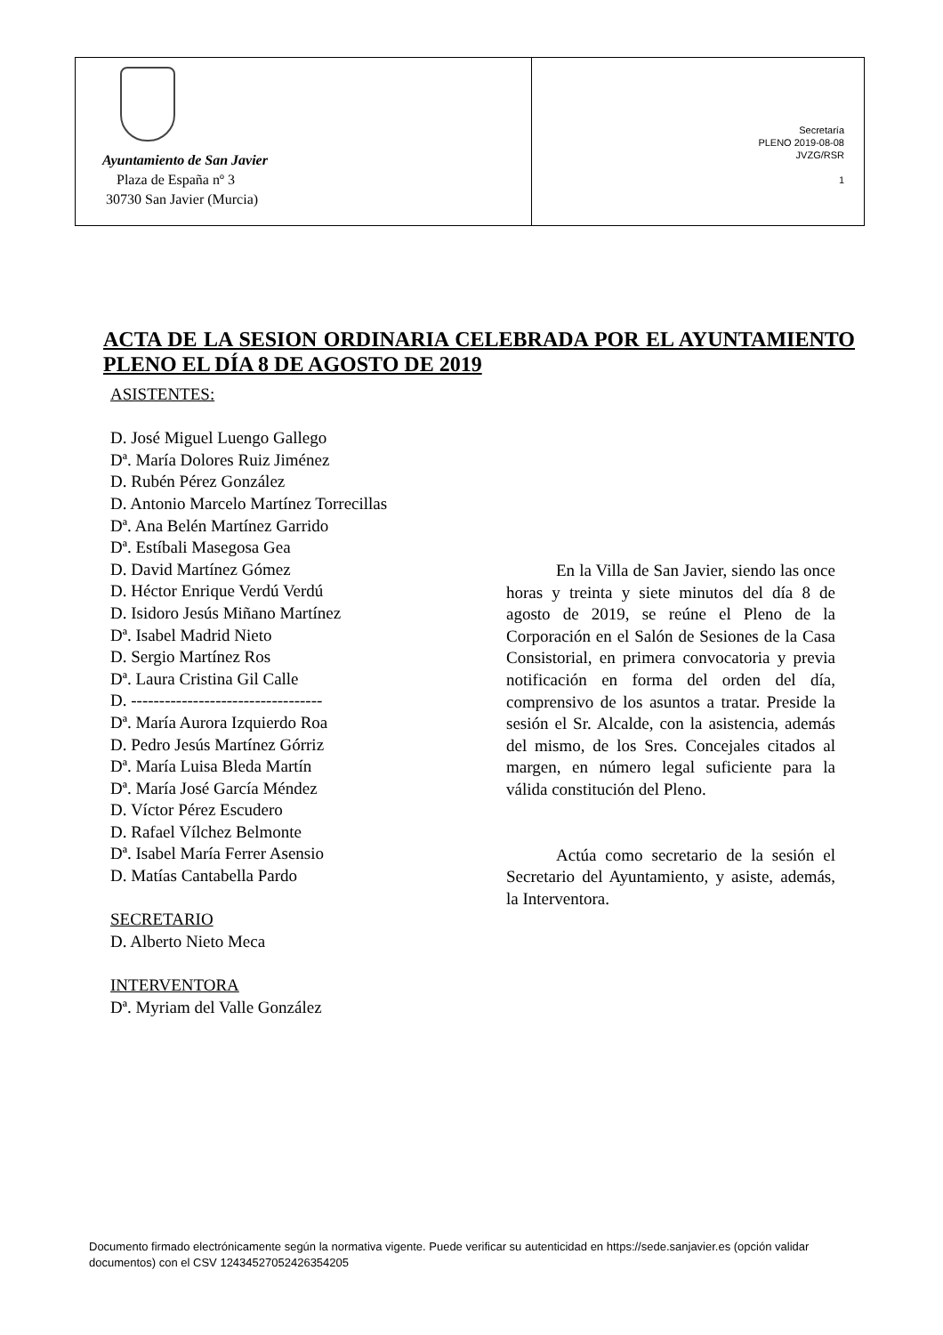Ayuntamiento de San Javier
Plaza de España nº 3
30730 San Javier (Murcia)
Secretaría
PLENO 2019-08-08
JVZG/RSR
1
ACTA DE LA SESION ORDINARIA CELEBRADA POR EL AYUNTAMIENTO PLENO EL DÍA 8 DE AGOSTO DE 2019
ASISTENTES:
D. José Miguel Luengo Gallego
Dª. María Dolores Ruiz Jiménez
D. Rubén Pérez González
D. Antonio Marcelo Martínez Torrecillas
Dª. Ana Belén Martínez Garrido
Dª. Estíbali Masegosa Gea
D. David Martínez Gómez
D. Héctor Enrique Verdú Verdú
D. Isidoro Jesús Miñano Martínez
Dª. Isabel Madrid Nieto
D. Sergio Martínez Ros
Dª. Laura Cristina Gil Calle
D. ----------------------------------
Dª. María Aurora Izquierdo Roa
D. Pedro Jesús Martínez Górriz
Dª. María Luisa Bleda Martín
Dª. María José García Méndez
D. Víctor Pérez Escudero
D. Rafael Vílchez Belmonte
Dª. Isabel María Ferrer Asensio
D. Matías Cantabella Pardo
SECRETARIO
D. Alberto Nieto Meca
INTERVENTORA
Dª. Myriam del Valle González
En la Villa de San Javier, siendo las once horas y treinta y siete minutos del día 8 de agosto de 2019, se reúne el Pleno de la Corporación en el Salón de Sesiones de la Casa Consistorial, en primera convocatoria y previa notificación en forma del orden del día, comprensivo de los asuntos a tratar. Preside la sesión el Sr. Alcalde, con la asistencia, además del mismo, de los Sres. Concejales citados al margen, en número legal suficiente para la válida constitución del Pleno.
Actúa como secretario de la sesión el Secretario del Ayuntamiento, y asiste, además, la Interventora.
Documento firmado electrónicamente según la normativa vigente. Puede verificar su autenticidad en https://sede.sanjavier.es (opción validar documentos) con el CSV 12434527052426354205